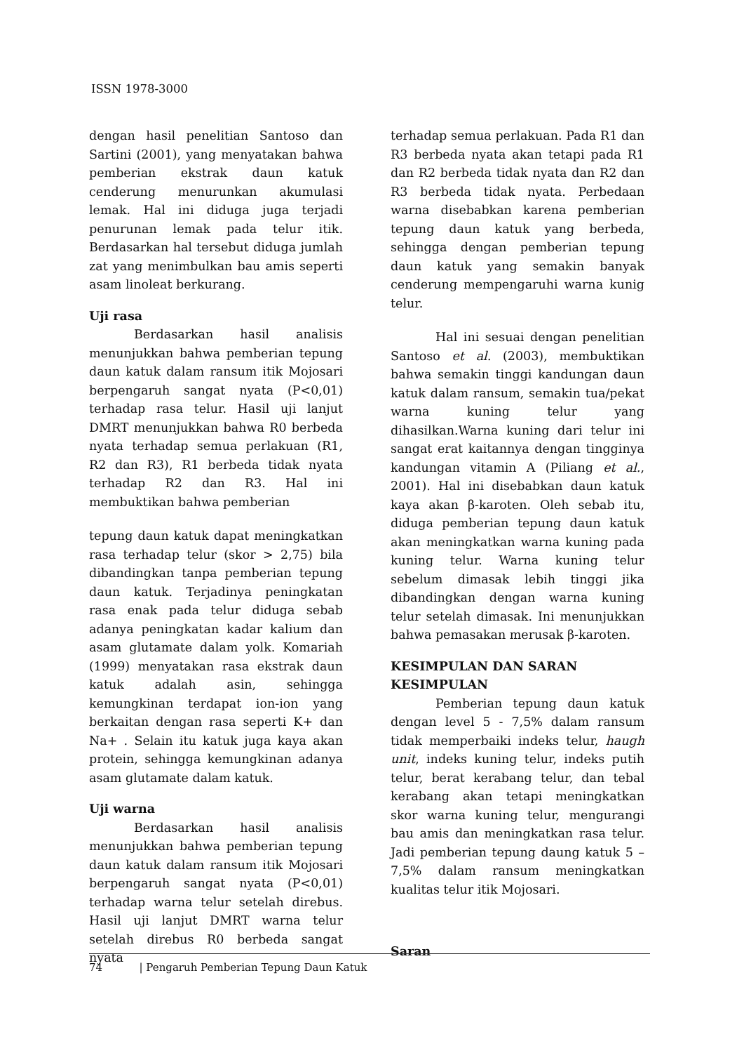ISSN 1978-3000
dengan hasil penelitian Santoso dan Sartini (2001), yang menyatakan bahwa pemberian ekstrak daun katuk cenderung menurunkan akumulasi lemak. Hal ini diduga juga terjadi penurunan lemak pada telur itik. Berdasarkan hal tersebut diduga jumlah zat yang menimbulkan bau amis seperti asam linoleat berkurang.
Uji rasa
Berdasarkan hasil analisis menunjukkan bahwa pemberian tepung daun katuk dalam ransum itik Mojosari berpengaruh sangat nyata (P<0,01) terhadap rasa telur. Hasil uji lanjut DMRT menunjukkan bahwa R0 berbeda nyata terhadap semua perlakuan (R1, R2 dan R3), R1 berbeda tidak nyata terhadap R2 dan R3. Hal ini membuktikan bahwa pemberian
tepung daun katuk dapat meningkatkan rasa terhadap telur (skor > 2,75) bila dibandingkan tanpa pemberian tepung daun katuk. Terjadinya peningkatan rasa enak pada telur diduga sebab adanya peningkatan kadar kalium dan asam glutamate dalam yolk. Komariah (1999) menyatakan rasa ekstrak daun katuk adalah asin, sehingga kemungkinan terdapat ion-ion yang berkaitan dengan rasa seperti K+ dan Na+ . Selain itu katuk juga kaya akan protein, sehingga kemungkinan adanya asam glutamate dalam katuk.
Uji warna
Berdasarkan hasil analisis menunjukkan bahwa pemberian tepung daun katuk dalam ransum itik Mojosari berpengaruh sangat nyata (P<0,01) terhadap warna telur setelah direbus. Hasil uji lanjut DMRT warna telur setelah direbus R0 berbeda sangat nyata
terhadap semua perlakuan. Pada R1 dan R3 berbeda nyata akan tetapi pada R1 dan R2 berbeda tidak nyata dan R2 dan R3 berbeda tidak nyata. Perbedaan warna disebabkan karena pemberian tepung daun katuk yang berbeda, sehingga dengan pemberian tepung daun katuk yang semakin banyak cenderung mempengaruhi warna kunig telur.
Hal ini sesuai dengan penelitian Santoso et al. (2003), membuktikan bahwa semakin tinggi kandungan daun katuk dalam ransum, semakin tua/pekat warna kuning telur yang dihasilkan.Warna kuning dari telur ini sangat erat kaitannya dengan tingginya kandungan vitamin A (Piliang et al., 2001). Hal ini disebabkan daun katuk kaya akan β-karoten. Oleh sebab itu, diduga pemberian tepung daun katuk akan meningkatkan warna kuning pada kuning telur. Warna kuning telur sebelum dimasak lebih tinggi jika dibandingkan dengan warna kuning telur setelah dimasak. Ini menunjukkan bahwa pemasakan merusak β-karoten.
KESIMPULAN DAN SARAN
KESIMPULAN
Pemberian tepung daun katuk dengan level 5 - 7,5% dalam ransum tidak memperbaiki indeks telur, haugh unit, indeks kuning telur, indeks putih telur, berat kerabang telur, dan tebal kerabang akan tetapi meningkatkan skor warna kuning telur, mengurangi bau amis dan meningkatkan rasa telur. Jadi pemberian tepung daung katuk 5 – 7,5% dalam ransum meningkatkan kualitas telur itik Mojosari.
Saran
74 | Pengaruh Pemberian Tepung Daun Katuk